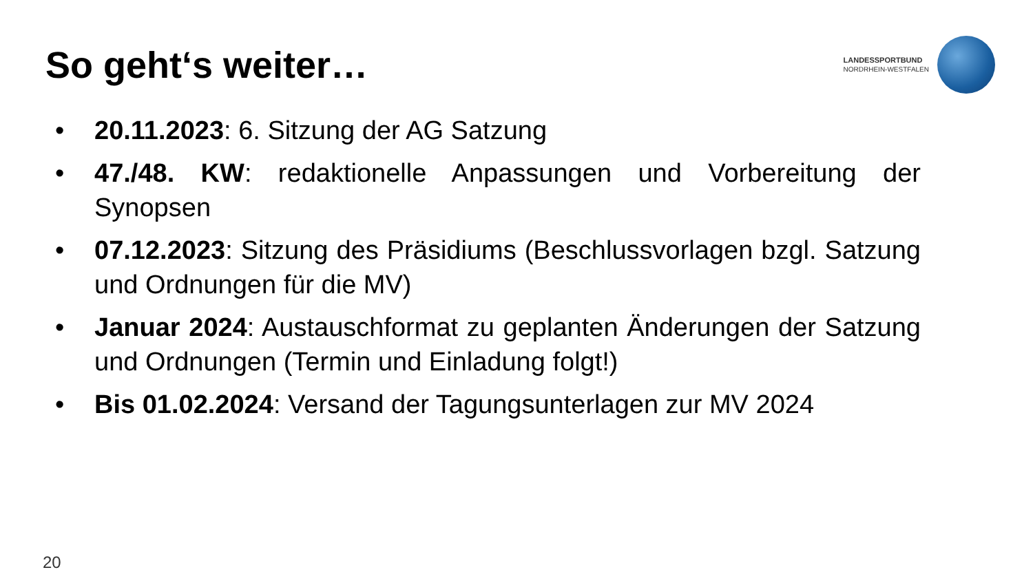So geht‘s weiter…
LANDESSPORTBUND
NORDRHEIN-WESTFALEN
• 20.11.2023: 6. Sitzung der AG Satzung
• 47./48. KW: redaktionelle Anpassungen und Vorbereitung der Synopsen
• 07.12.2023: Sitzung des Präsidiums (Beschlussvorlagen bzgl. Satzung und Ordnungen für die MV)
• Januar 2024: Austauschformat zu geplanten Änderungen der Satzung und Ordnungen (Termin und Einladung folgt!)
• Bis 01.02.2024: Versand der Tagungsunterlagen zur MV 2024
20